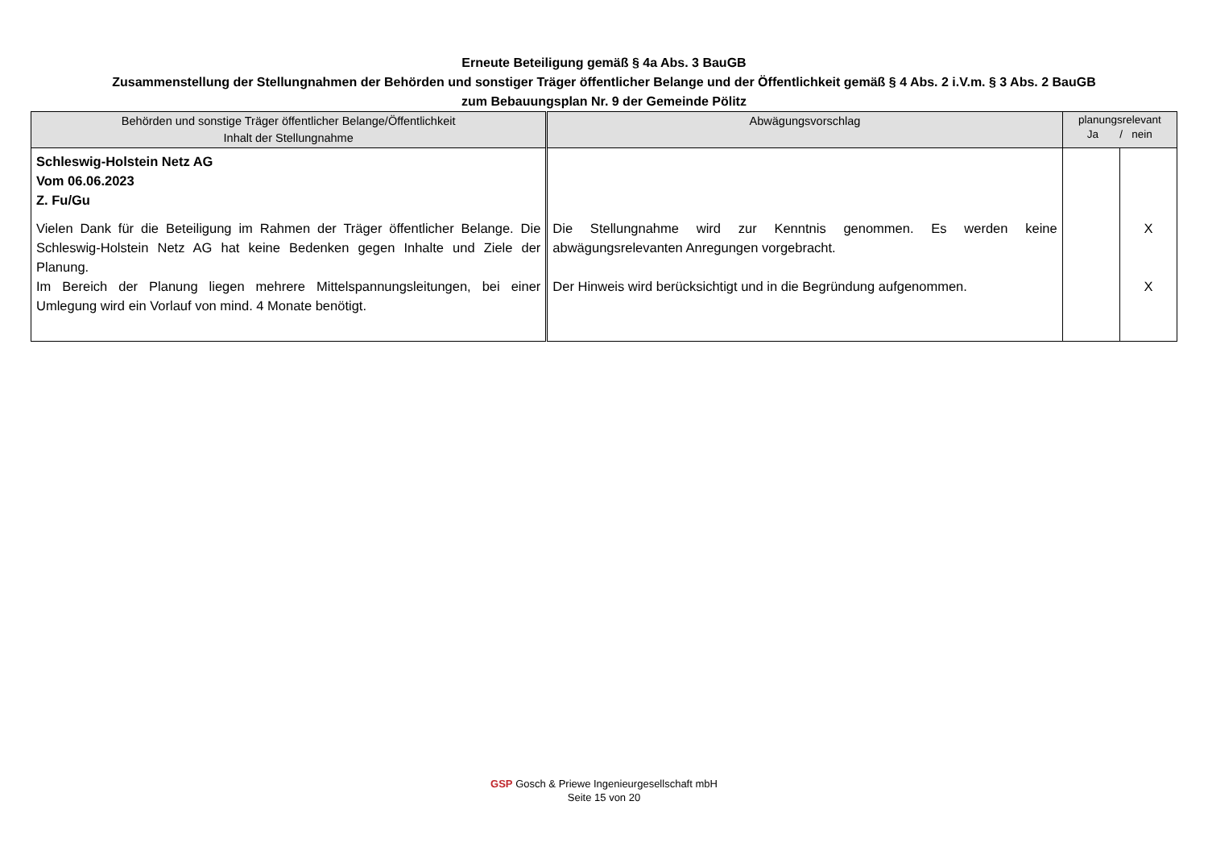Erneute Beteiligung gemäß § 4a Abs. 3 BauGB
Zusammenstellung der Stellungnahmen der Behörden und sonstiger Träger öffentlicher Belange und der Öffentlichkeit gemäß § 4 Abs. 2 i.V.m. § 3 Abs. 2 BauGB
zum Bebauungsplan Nr. 9 der Gemeinde Pölitz
| Behörden und sonstige Träger öffentlicher Belange/Öffentlichkeit Inhalt der Stellungnahme | Abwägungsvorschlag | planungsrelevant Ja / nein | |
| --- | --- | --- | --- |
| Schleswig-Holstein Netz AG Vom 06.06.2023 Z. Fu/Gu Vielen Dank für die Beteiligung im Rahmen der Träger öffentlicher Belange. Die Schleswig-Holstein Netz AG hat keine Bedenken gegen Inhalte und Ziele der Planung. Im Bereich der Planung liegen mehrere Mittelspannungsleitungen, bei einer Umlegung wird ein Vorlauf von mind. 4 Monate benötigt. | Die Stellungnahme wird zur Kenntnis genommen. Es werden keine abwägungsrelevanten Anregungen vorgebracht. Der Hinweis wird berücksichtigt und in die Begründung aufgenommen. | | X X |
GSP Gosch & Priewe Ingenieurgesellschaft mbH
Seite 15 von 20